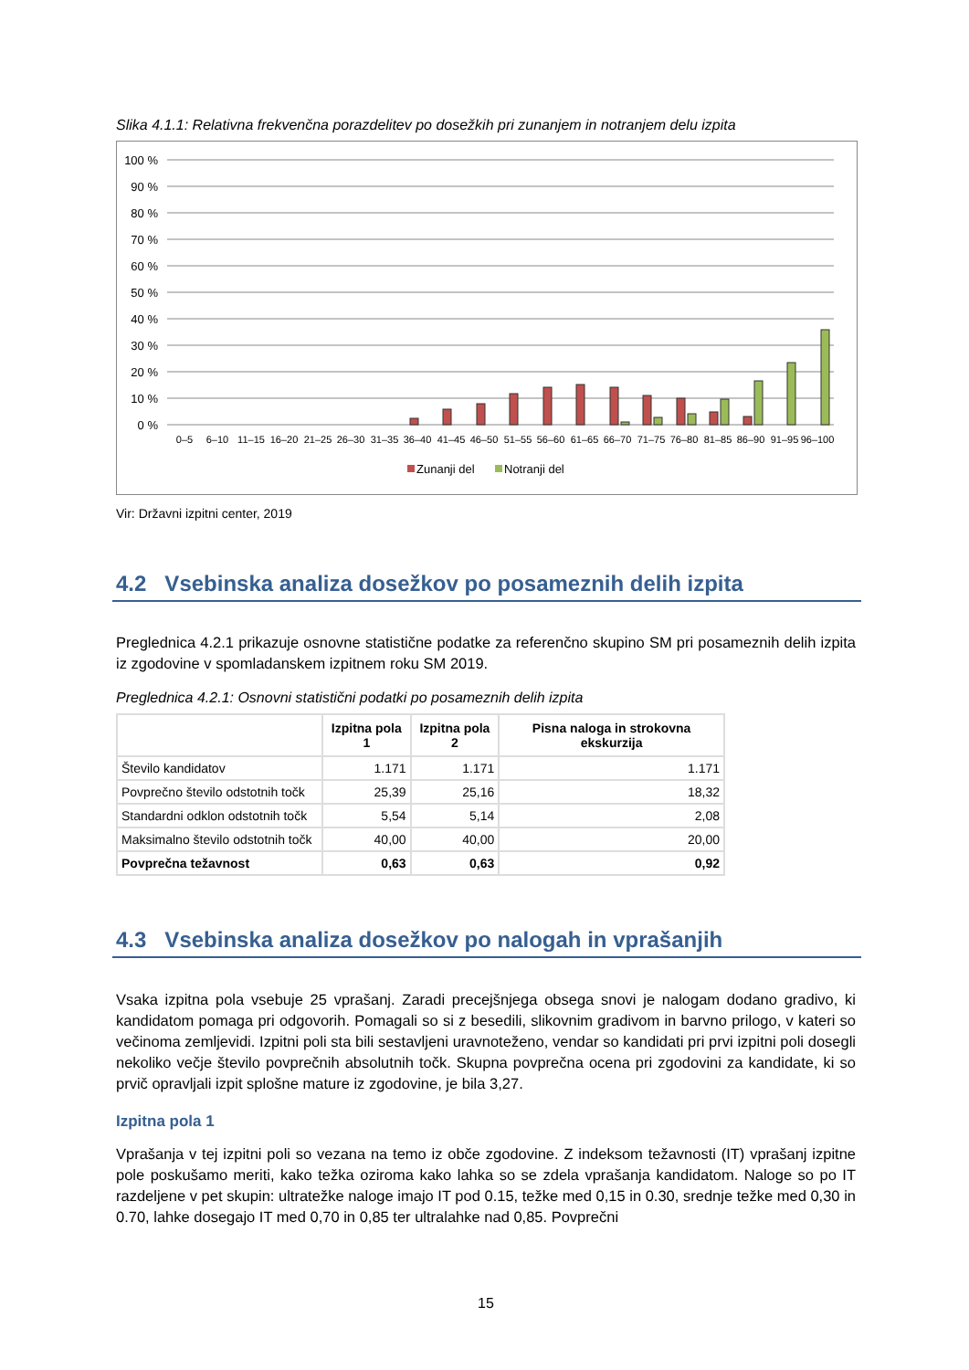Slika 4.1.1: Relativna frekvenčna porazdelitev po dosežkih pri zunanjem in notranjem delu izpita
100 %
90 %
80 %
70 %
60 %
50 %
40 %
30 %
20 %
10 %
0 %
0–5
6–10
11–15
16–20
21–25
26–30
31–35
36–40
41–45
46–50
51–55
56–60
61–65
66–70
71–75
76–80
81–85
86–90
91–95
96–100
Zunanji del
Notranji del
Vir: Državni izpitni center, 2019
4.2 Vsebinska analiza dosežkov po posameznih delih izpita
Preglednica 4.2.1 prikazuje osnovne statistične podatke za referenčno skupino SM pri posameznih delih izpita iz zgodovine v spomladanskem izpitnem roku SM 2019.
Preglednica 4.2.1: Osnovni statistični podatki po posameznih delih izpita
| | Izpitna pola 1 | Izpitna pola 2 | Pisna naloga in strokovna ekskurzija |
| --- | --- | --- | --- |
| Število kandidatov | 1.171 | 1.171 | 1.171 |
| Povprečno število odstotnih točk | 25,39 | 25,16 | 18,32 |
| Standardni odklon odstotnih točk | 5,54 | 5,14 | 2,08 |
| Maksimalno število odstotnih točk | 40,00 | 40,00 | 20,00 |
| Povprečna težavnost | 0,63 | 0,63 | 0,92 |
4.3 Vsebinska analiza dosežkov po nalogah in vprašanjih
Vsaka izpitna pola vsebuje 25 vprašanj. Zaradi precejšnjega obsega snovi je nalogam dodano gradivo, ki kandidatom pomaga pri odgovorih. Pomagali so si z besedili, slikovnim gradivom in barvno prilogo, v kateri so večinoma zemljevidi. Izpitni poli sta bili sestavljeni uravnoteženo, vendar so kandidati pri prvi izpitni poli dosegli nekoliko večje število povprečnih absolutnih točk. Skupna povprečna ocena pri zgodovini za kandidate, ki so prvič opravljali izpit splošne mature iz zgodovine, je bila 3,27.
Izpitna pola 1
Vprašanja v tej izpitni poli so vezana na temo iz obče zgodovine. Z indeksom težavnosti (IT) vprašanj izpitne pole poskušamo meriti, kako težka oziroma kako lahka so se zdela vprašanja kandidatom. Naloge so po IT razdeljene v pet skupin: ultratežke naloge imajo IT pod 0.15, težke med 0,15 in 0.30, srednje težke med 0,30 in 0.70, lahke dosegajo IT med 0,70 in 0,85 ter ultralahke nad 0,85. Povprečni
15